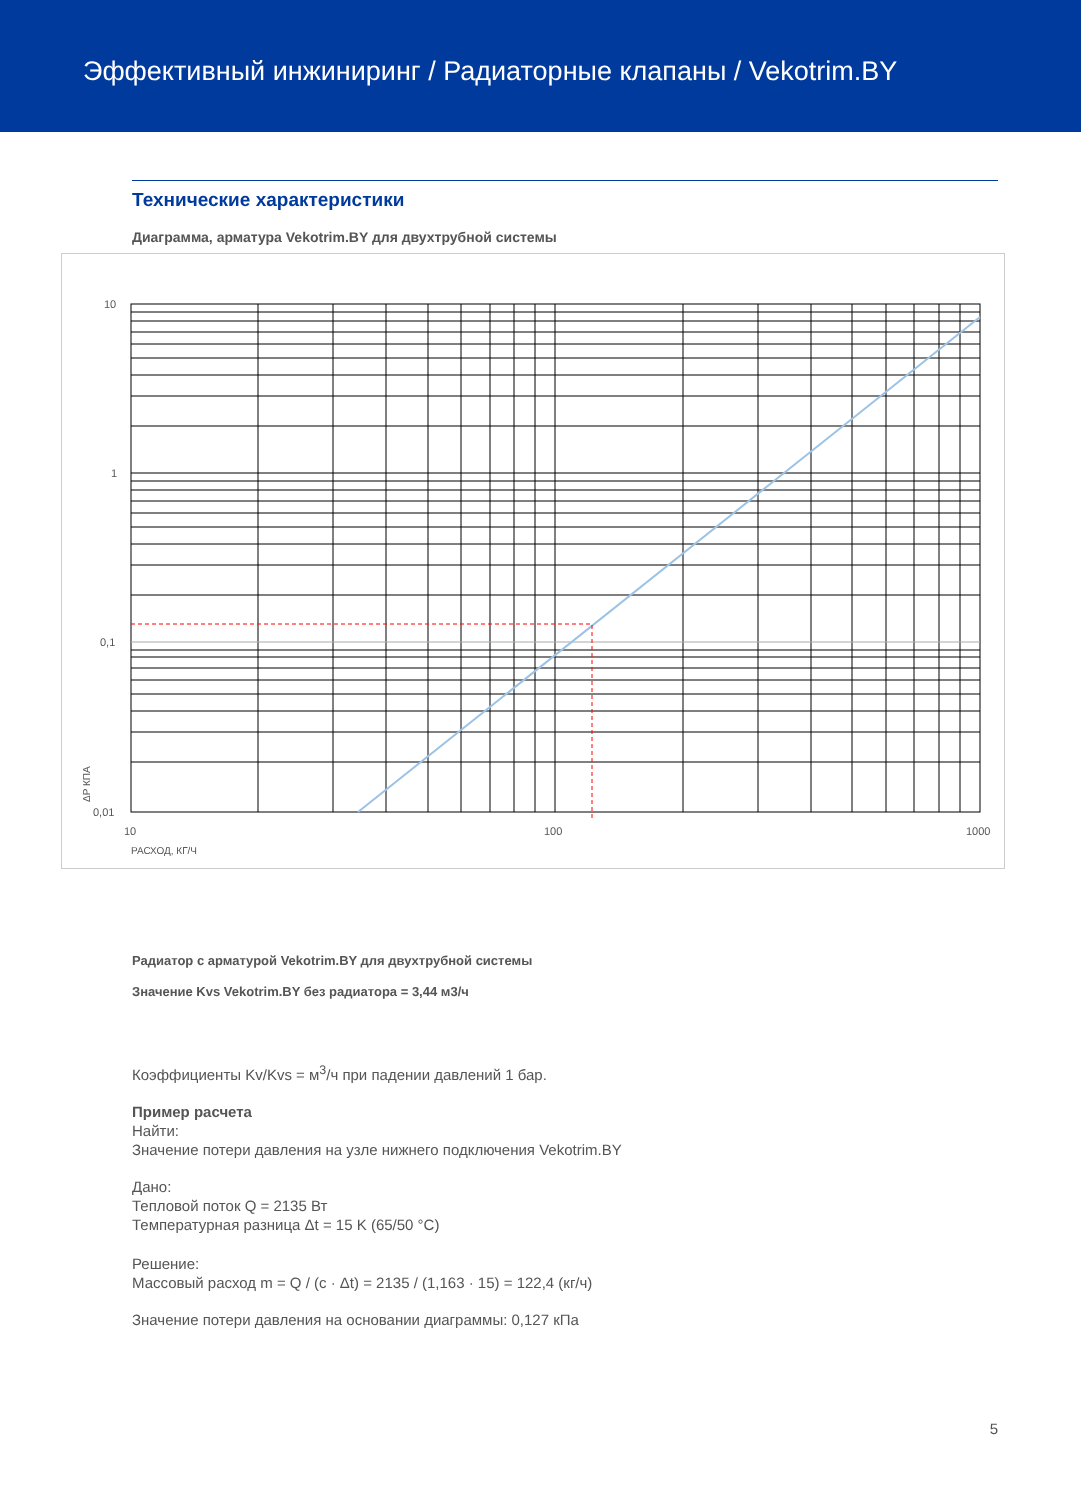Эффективный инжиниринг / Радиаторные клапаны / Vekotrim.BY
Технические характеристики
Диаграмма, арматура Vekotrim.BY для двухтрубной системы
10
1
0,1
0,01
10
100
1000
РАСХОД, КГ/Ч
ΔP КПА
Радиатор с арматурой Vekotrim.BY для двухтрубной системы
Значение Kvs Vekotrim.BY без радиатора = 3,44 м3/ч
Коэффициенты Kv/Kvs = м<sup>3</sup>/ч при падении давлений 1 бар.
Пример расчета
Найти:
Значение потери давления на узле нижнего подключения Vekotrim.BY
Дано:
Тепловой поток Q = 2135 Вт
Температурная разница Δt = 15 K (65/50 °C)
Решение:
Массовый расход m = Q / (c · Δt) = 2135 / (1,163 · 15) = 122,4 (кг/ч)
Значение потери давления на основании диаграммы: 0,127 кПа
5